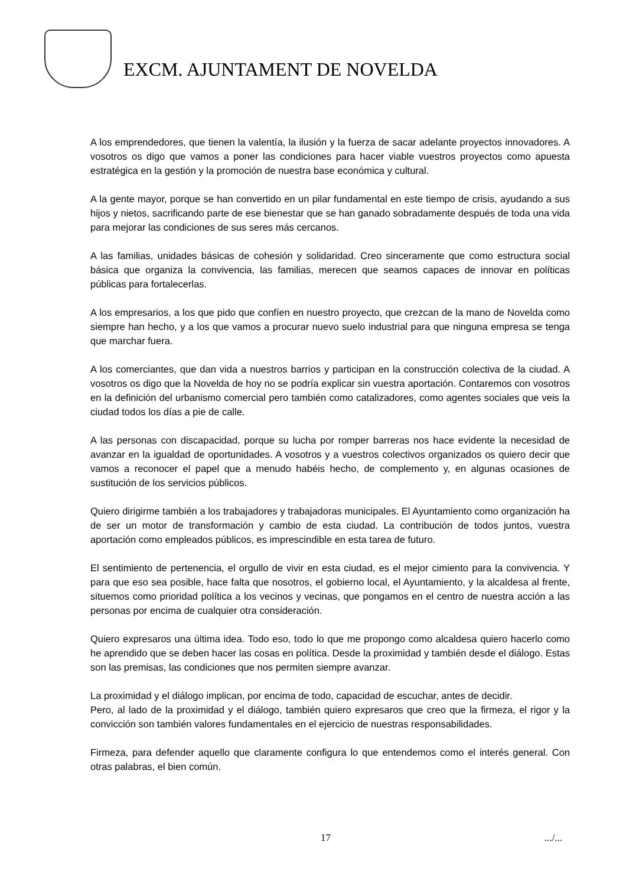EXCM. AJUNTAMENT DE NOVELDA
A los emprendedores, que tienen la valentía, la ilusión y la fuerza de sacar adelante proyectos innovadores. A vosotros os digo que vamos a poner las condiciones para hacer viable vuestros proyectos como apuesta estratégica en la gestión y la promoción de nuestra base económica y cultural.
A la gente mayor, porque se han convertido en un pilar fundamental en este tiempo de crisis, ayudando a sus hijos y nietos, sacrificando parte de ese bienestar que se han ganado sobradamente después de toda una vida para mejorar las condiciones de sus seres más cercanos.
A las familias, unidades básicas de cohesión y solidaridad. Creo sinceramente que como estructura social básica que organiza la convivencia, las familias, merecen que seamos capaces de innovar en políticas públicas para fortalecerlas.
A los empresarios, a los que pido que confíen en nuestro proyecto, que crezcan de la mano de Novelda como siempre han hecho, y a los que vamos a procurar nuevo suelo industrial para que ninguna empresa se tenga que marchar fuera.
A los comerciantes, que dan vida a nuestros barrios y participan en la construcción colectiva de la ciudad. A vosotros os digo que la Novelda de hoy no se podría explicar sin vuestra aportación. Contaremos con vosotros en la definición del urbanismo comercial pero también como catalizadores, como agentes sociales que veis la ciudad todos los días a pie de calle.
A las personas con discapacidad, porque su lucha por romper barreras nos hace evidente la necesidad de avanzar en la igualdad de oportunidades. A vosotros y a vuestros colectivos organizados os quiero decir que vamos a reconocer el papel que a menudo habéis hecho, de complemento y, en algunas ocasiones de sustitución de los servicios públicos.
Quiero dirigirme también a los trabajadores y trabajadoras municipales. El Ayuntamiento como organización ha de ser un motor de transformación y cambio de esta ciudad. La contribución de todos juntos, vuestra aportación como empleados públicos, es imprescindible en esta tarea de futuro.
El sentimiento de pertenencia, el orgullo de vivir en esta ciudad, es el mejor cimiento para la convivencia. Y para que eso sea posible, hace falta que nosotros, el gobierno local, el Ayuntamiento, y la alcaldesa al frente, situemos como prioridad política a los vecinos y vecinas, que pongamos en el centro de nuestra acción a las personas por encima de cualquier otra consideración.
Quiero expresaros una última idea. Todo eso, todo lo que me propongo como alcaldesa quiero hacerlo como he aprendido que se deben hacer las cosas en política. Desde la proximidad y también desde el diálogo. Estas son las premisas, las condiciones que nos permiten siempre avanzar.
La proximidad y el diálogo implican, por encima de todo, capacidad de escuchar, antes de decidir.
Pero, al lado de la proximidad y el diálogo, también quiero expresaros que creo que la firmeza, el rigor y la convicción son también valores fundamentales en el ejercicio de nuestras responsabilidades.
Firmeza, para defender aquello que claramente configura lo que entendemos como el interés general. Con otras palabras, el bien común.
17 .../...